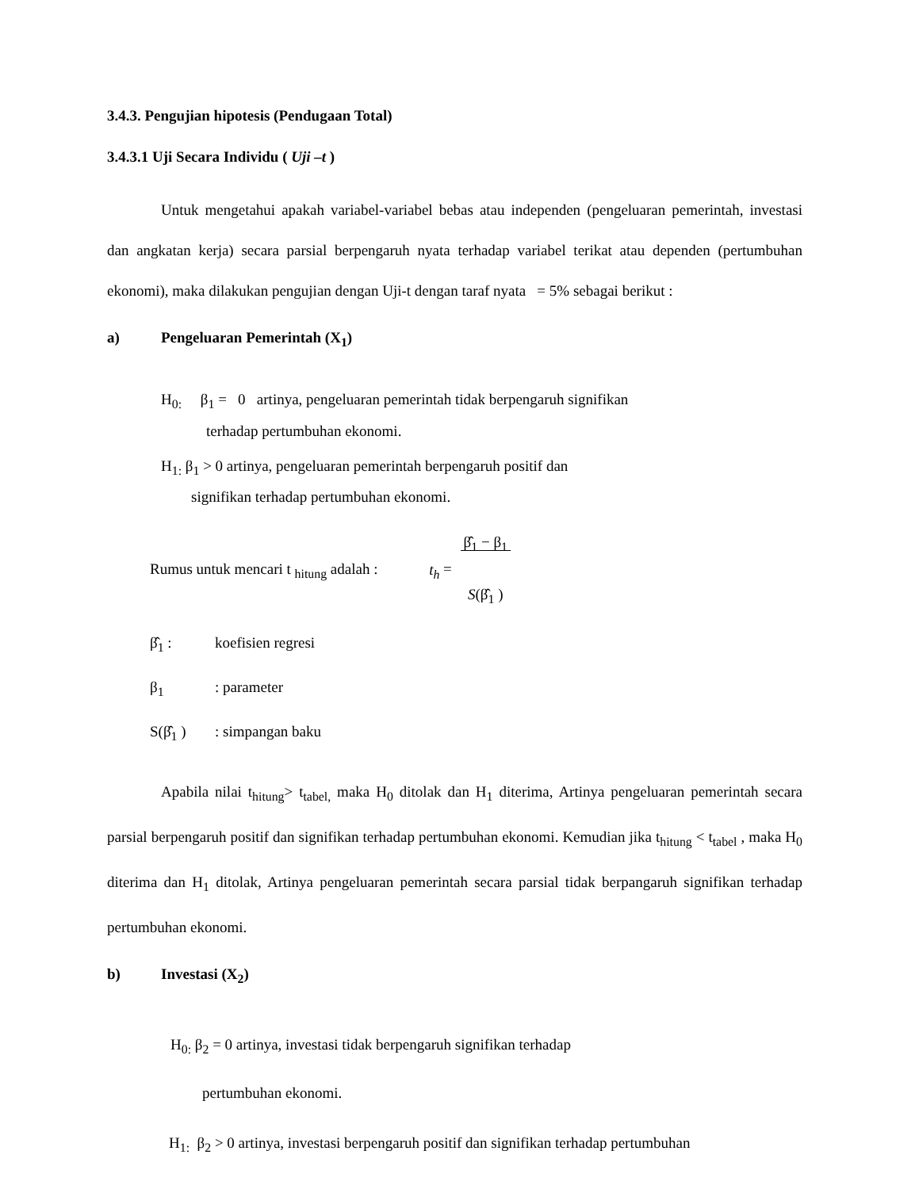3.4.3. Pengujian hipotesis (Pendugaan Total)
3.4.3.1 Uji Secara Individu ( Uji –t )
Untuk mengetahui apakah variabel-variabel bebas atau independen (pengeluaran pemerintah, investasi dan angkatan kerja) secara parsial berpengaruh nyata terhadap variabel terikat atau dependen (pertumbuhan ekonomi), maka dilakukan pengujian dengan Uji-t dengan taraf nyata = 5% sebagai berikut :
a) Pengeluaran Pemerintah (X<sub>1</sub>)
H<sub>0:</sub> β<sub>1</sub> = 0 artinya, pengeluaran pemerintah tidak berpengaruh signifikan
terhadap pertumbuhan ekonomi.
H<sub>1:</sub> β<sub>1</sub> > 0 artinya, pengeluaran pemerintah berpengaruh positif dan
signifikan terhadap pertumbuhan ekonomi.
Rumus untuk mencari t <sub>hitung</sub> adalah : t<sub>h</sub> = β̂<sub>1</sub> − β<sub>1</sub>
S(β̂<sub>1</sub> )
β̂<sub>1</sub> : koefisien regresi
β<sub>1</sub>: parameter
S(β̂<sub>1</sub> ): simpangan baku
Apabila nilai t<sub>hitung</sub>> t<sub>tabel,</sub> maka H<sub>0</sub> ditolak dan H<sub>1</sub> diterima, Artinya pengeluaran pemerintah secara parsial berpengaruh positif dan signifikan terhadap pertumbuhan ekonomi. Kemudian jika t<sub>hitung</sub> < t<sub>tabel</sub> , maka H<sub>0</sub> diterima dan H<sub>1</sub> ditolak, Artinya pengeluaran pemerintah secara parsial tidak berpangaruh signifikan terhadap pertumbuhan ekonomi.
b) Investasi (X<sub>2</sub>)
H<sub>0:</sub> β<sub>2</sub> = 0 artinya, investasi tidak berpengaruh signifikan terhadap
pertumbuhan ekonomi.
H<sub>1:</sub> β<sub>2</sub> > 0 artinya, investasi berpengaruh positif dan signifikan terhadap pertumbuhan